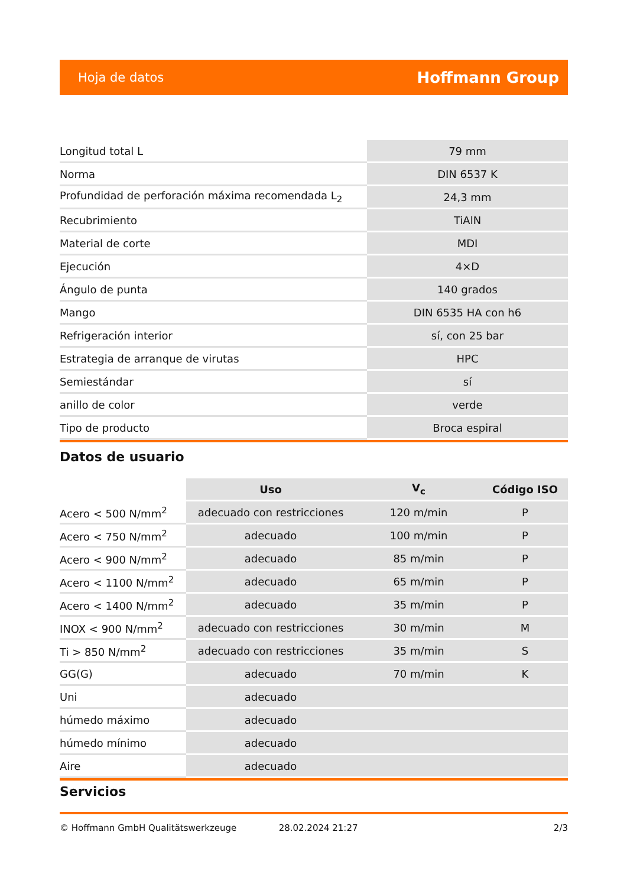Hoja de datos Hoffmann Group
| Longitud total L | 79 mm |
| Norma | DIN 6537 K |
| Profundidad de perforación máxima recomendada L<sub>2</sub> | 24,3 mm |
| Recubrimiento | TiAlN |
| Material de corte | MDI |
| Ejecución | 4×D |
| Ángulo de punta | 140 grados |
| Mango | DIN 6535 HA con h6 |
| Refrigeración interior | sí, con 25 bar |
| Estrategia de arranque de virutas | HPC |
| Semiestándar | sí |
| anillo de color | verde |
| Tipo de producto | Broca espiral |
Datos de usuario
| | Uso | V<sub>c</sub> | Código ISO |
| --- | --- | --- | --- |
| Acero < 500 N/mm<sup>2</sup> | adecuado con restricciones | 120 m/min | P |
| Acero < 750 N/mm<sup>2</sup> | adecuado | 100 m/min | P |
| Acero < 900 N/mm<sup>2</sup> | adecuado | 85 m/min | P |
| Acero < 1100 N/mm<sup>2</sup> | adecuado | 65 m/min | P |
| Acero < 1400 N/mm<sup>2</sup> | adecuado | 35 m/min | P |
| INOX < 900 N/mm<sup>2</sup> | adecuado con restricciones | 30 m/min | M |
| Ti > 850 N/mm<sup>2</sup> | adecuado con restricciones | 35 m/min | S |
| GG(G) | adecuado | 70 m/min | K |
| Uni | adecuado | | |
| húmedo máximo | adecuado | | |
| húmedo mínimo | adecuado | | |
| Aire | adecuado | | |
Servicios
© Hoffmann GmbH Qualitätswerkzeuge 28.02.2024 21:27 2/3